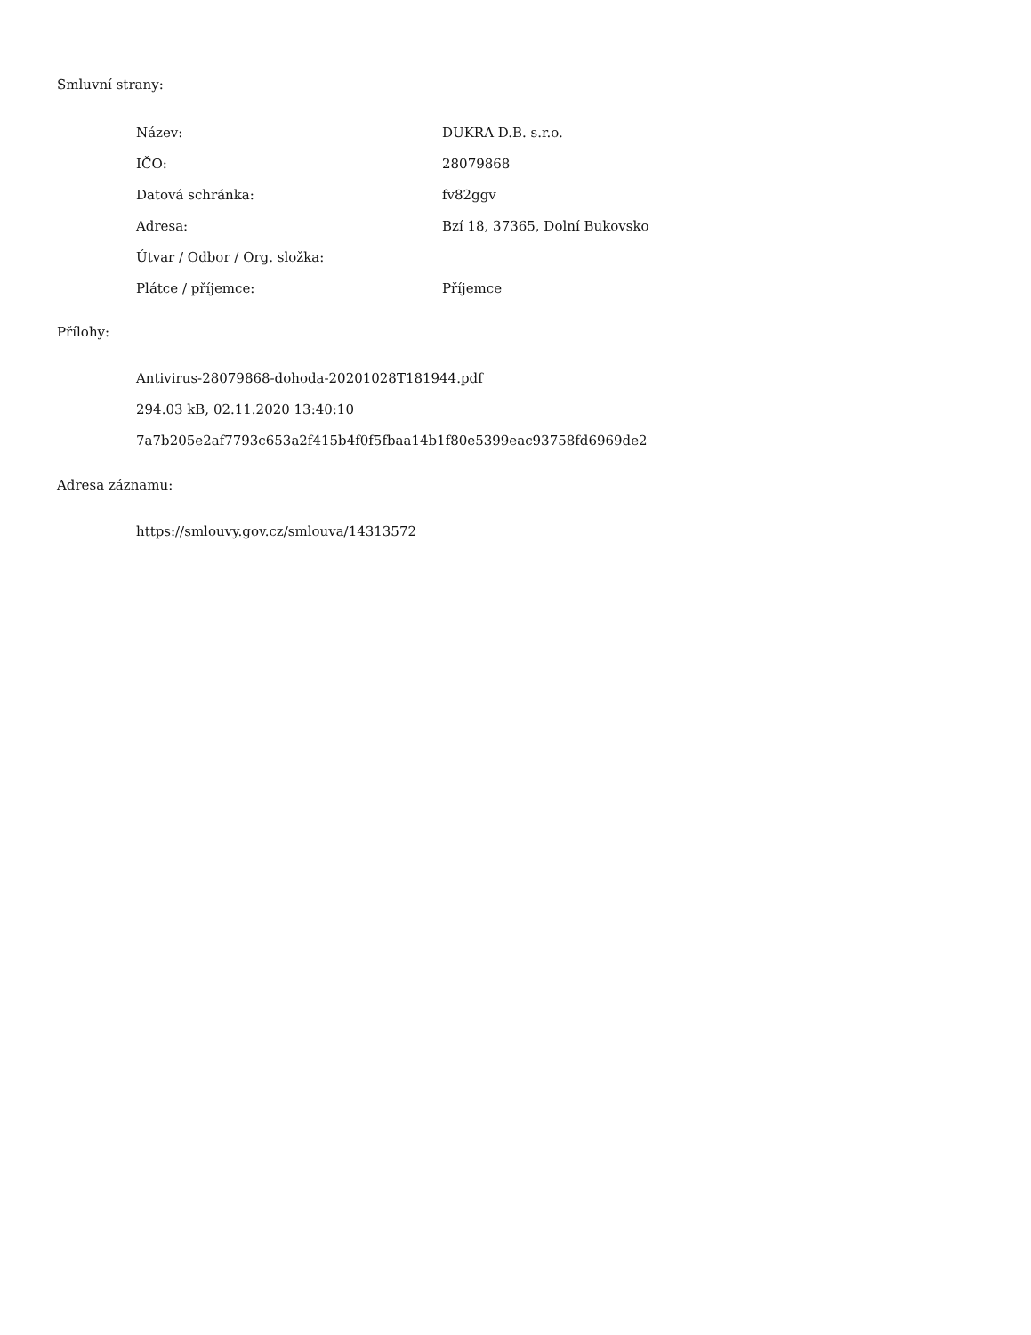Smluvní strany:
| Název: | DUKRA D.B. s.r.o. |
| IČO: | 28079868 |
| Datová schránka: | fv82ggv |
| Adresa: | Bzí 18, 37365, Dolní Bukovsko |
| Útvar / Odbor / Org. složka: | |
| Plátce / příjemce: | Příjemce |
Přílohy:
Antivirus-28079868-dohoda-20201028T181944.pdf
294.03 kB, 02.11.2020 13:40:10
7a7b205e2af7793c653a2f415b4f0f5fbaa14b1f80e5399eac93758fd6969de2
Adresa záznamu:
https://smlouvy.gov.cz/smlouva/14313572